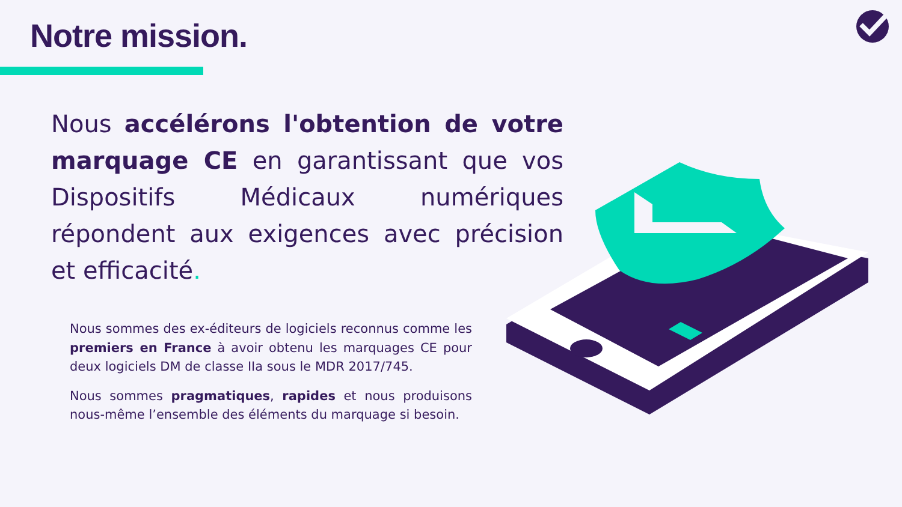Notre mission.
Nous accélérons l'obtention de votre marquage CE en garantissant que vos Dispositifs Médicaux numériques répondent aux exigences avec précision et efficacité.
Nous sommes des ex-éditeurs de logiciels reconnus comme les premiers en France à avoir obtenu les marquages CE pour deux logiciels DM de classe IIa sous le MDR 2017/745.
Nous sommes pragmatiques, rapides et nous produisons nous-même l’ensemble des éléments du marquage si besoin.